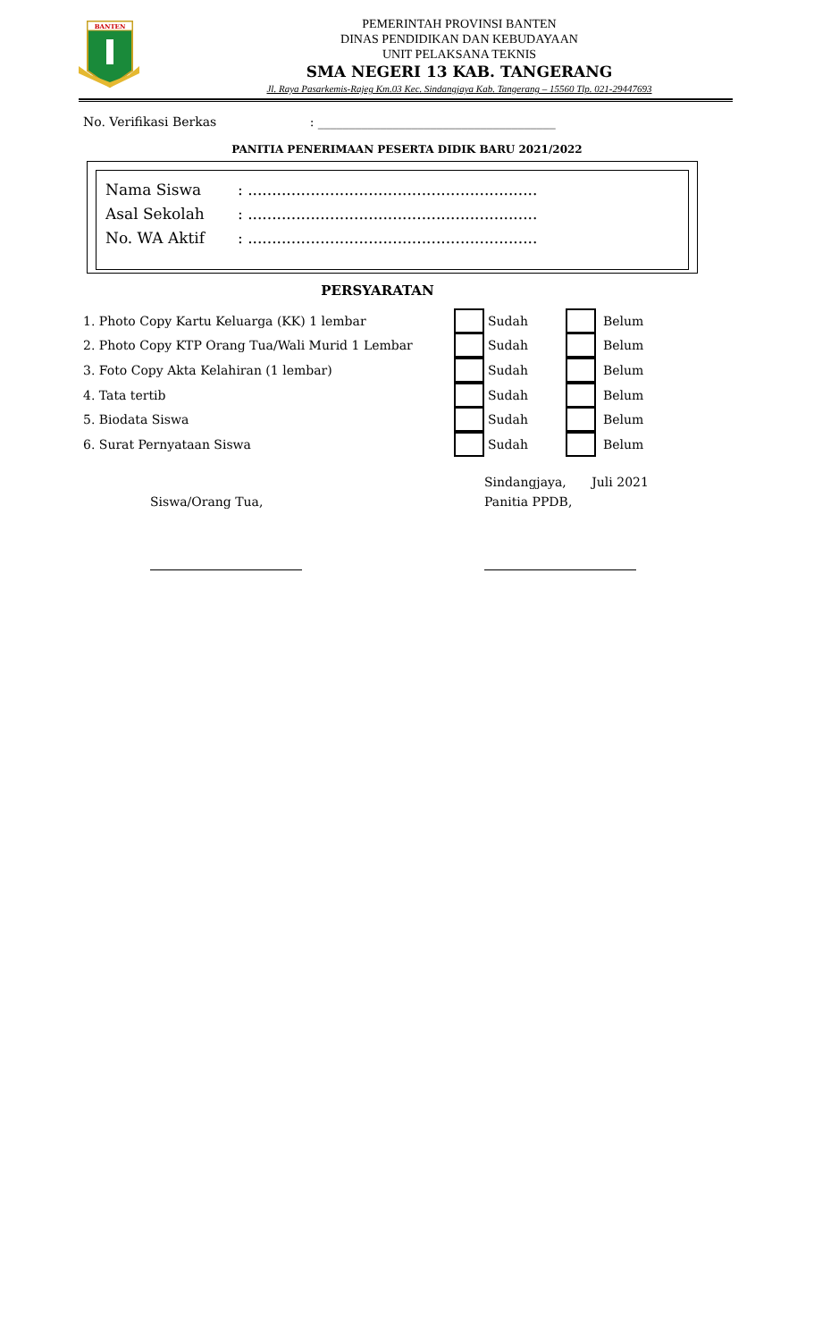BANTEN
PEMERINTAH PROVINSI BANTEN
DINAS PENDIDIKAN DAN KEBUDAYAAN
UNIT PELAKSANA TEKNIS
SMA NEGERI 13 KAB. TANGERANG
Jl. Raya Pasarkemis-Rajeg Km.03 Kec. Sindangjaya Kab. Tangerang – 15560 Tlp. 021-29447693
No. Verifikasi Berkas : ______________________________________
PANITIA PENERIMAAN PESERTA DIDIK BARU 2021/2022
Nama Siswa: ............................................................
Asal Sekolah: ............................................................
No. WA Aktif: ............................................................
PERSYARATAN
1. Photo Copy Kartu Keluarga (KK) 1 lembar Sudah Belum
2. Photo Copy KTP Orang Tua/Wali Murid 1 Lembar Sudah Belum
3. Foto Copy Akta Kelahiran (1 lembar) Sudah Belum
4. Tata tertib Sudah Belum
5. Biodata Siswa Sudah Belum
6. Surat Pernyataan Siswa Sudah Belum
Siswa/Orang Tua,
Sindangjaya, Juli 2021
Panitia PPDB,